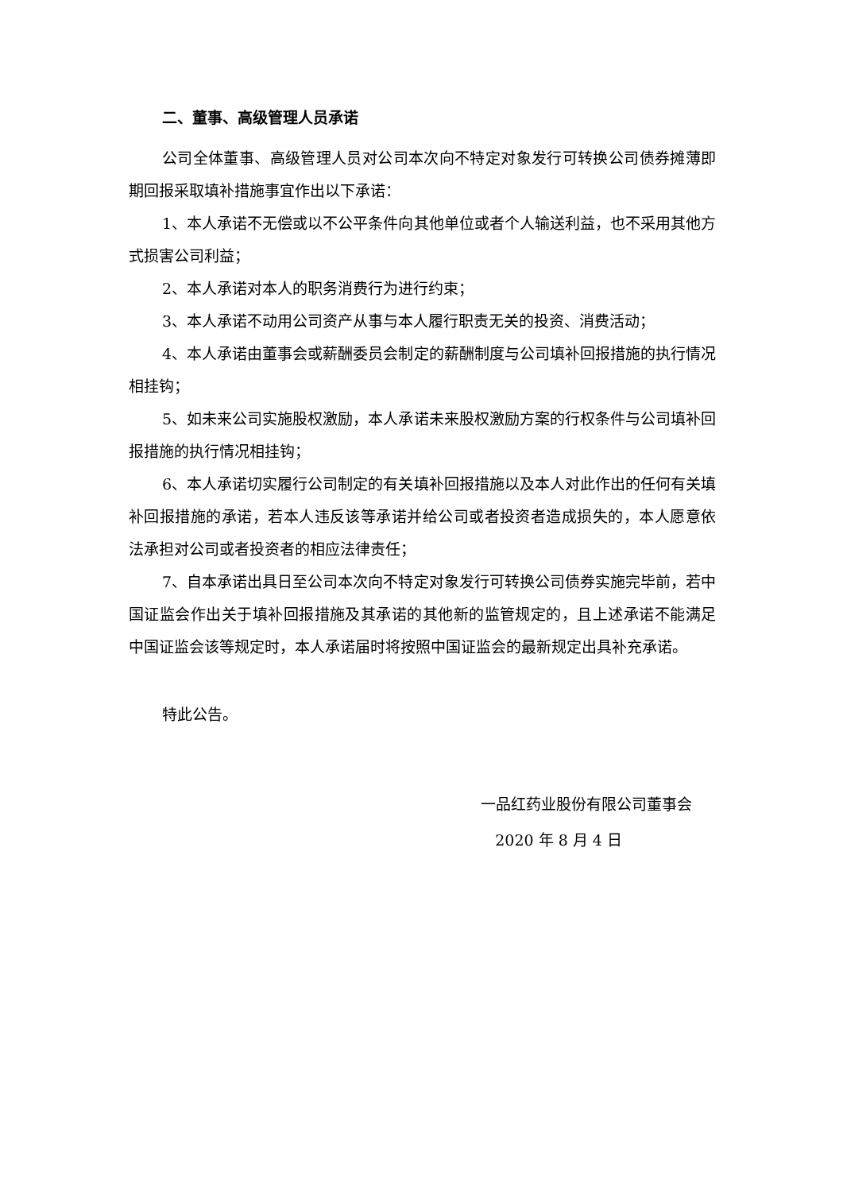二、董事、高级管理人员承诺
公司全体董事、高级管理人员对公司本次向不特定对象发行可转换公司债券摊薄即期回报采取填补措施事宜作出以下承诺：
1、本人承诺不无偿或以不公平条件向其他单位或者个人输送利益，也不采用其他方式损害公司利益；
2、本人承诺对本人的职务消费行为进行约束；
3、本人承诺不动用公司资产从事与本人履行职责无关的投资、消费活动；
4、本人承诺由董事会或薪酬委员会制定的薪酬制度与公司填补回报措施的执行情况相挂钩；
5、如未来公司实施股权激励，本人承诺未来股权激励方案的行权条件与公司填补回报措施的执行情况相挂钩；
6、本人承诺切实履行公司制定的有关填补回报措施以及本人对此作出的任何有关填补回报措施的承诺，若本人违反该等承诺并给公司或者投资者造成损失的，本人愿意依法承担对公司或者投资者的相应法律责任；
7、自本承诺出具日至公司本次向不特定对象发行可转换公司债券实施完毕前，若中国证监会作出关于填补回报措施及其承诺的其他新的监管规定的，且上述承诺不能满足中国证监会该等规定时，本人承诺届时将按照中国证监会的最新规定出具补充承诺。
特此公告。
一品红药业股份有限公司董事会
2020 年 8 月 4 日